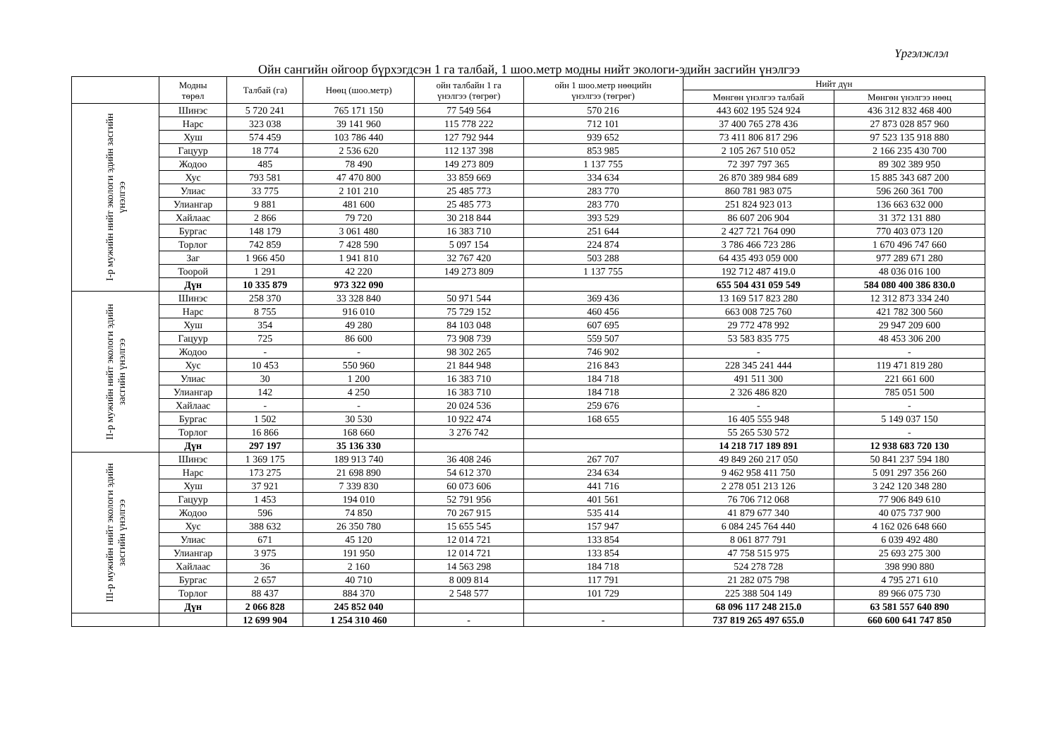Үргэлжлэл
Ойн сангийн ойгоор бүрхэгдсэн 1 га талбай, 1 шоо.метр модны нийт экологи-эдийн засгийн үнэлгээ
| | Модны төрөл | Талбай (га) | Нөөц (шоо.метр) | ойн талбайн 1 га үнэлгээ (төгрөг) | ойн 1 шоо.метр нөөцийн үнэлгээ (төгрөг) | Нийт дүн | |
| --- | --- | --- | --- | --- | --- | --- | --- |
| | | | | | | Мөнгөн үнэлгээ талбай | Мөнгөн үнэлгээ нөөц |
| I-р мужийн нийт экологи эдийн засгийн үнэлгээ | Шинэс | 5 720 241 | 765 171 150 | 77 549 564 | 570 216 | 443 602 195 524 924 | 436 312 832 468 400 |
| | Нарс | 323 038 | 39 141 960 | 115 778 222 | 712 101 | 37 400 765 278 436 | 27 873 028 857 960 |
| | Хуш | 574 459 | 103 786 440 | 127 792 944 | 939 652 | 73 411 806 817 296 | 97 523 135 918 880 |
| | Гацуур | 18 774 | 2 536 620 | 112 137 398 | 853 985 | 2 105 267 510 052 | 2 166 235 430 700 |
| | Жодоо | 485 | 78 490 | 149 273 809 | 1 137 755 | 72 397 797 365 | 89 302 389 950 |
| | Хус | 793 581 | 47 470 800 | 33 859 669 | 334 634 | 26 870 389 984 689 | 15 885 343 687 200 |
| | Улиас | 33 775 | 2 101 210 | 25 485 773 | 283 770 | 860 781 983 075 | 596 260 361 700 |
| | Улиангар | 9 881 | 481 600 | 25 485 773 | 283 770 | 251 824 923 013 | 136 663 632 000 |
| | Хайлаас | 2 866 | 79 720 | 30 218 844 | 393 529 | 86 607 206 904 | 31 372 131 880 |
| | Бургас | 148 179 | 3 061 480 | 16 383 710 | 251 644 | 2 427 721 764 090 | 770 403 073 120 |
| | Торлог | 742 859 | 7 428 590 | 5 097 154 | 224 874 | 3 786 466 723 286 | 1 670 496 747 660 |
| | Заг | 1 966 450 | 1 941 810 | 32 767 420 | 503 288 | 64 435 493 059 000 | 977 289 671 280 |
| | Тоорой | 1 291 | 42 220 | 149 273 809 | 1 137 755 | 192 712 487 419.0 | 48 036 016 100 |
| | Дүн | 10 335 879 | 973 322 090 | | | 655 504 431 059 549 | 584 080 400 386 830.0 |
| II-р мужийн нийт экологи эдийн засгийн үнэлгээ | Шинэс | 258 370 | 33 328 840 | 50 971 544 | 369 436 | 13 169 517 823 280 | 12 312 873 334 240 |
| | Нарс | 8 755 | 916 010 | 75 729 152 | 460 456 | 663 008 725 760 | 421 782 300 560 |
| | Хуш | 354 | 49 280 | 84 103 048 | 607 695 | 29 772 478 992 | 29 947 209 600 |
| | Гацуур | 725 | 86 600 | 73 908 739 | 559 507 | 53 583 835 775 | 48 453 306 200 |
| | Жодоо | - | - | 98 302 265 | 746 902 | - | - |
| | Хус | 10 453 | 550 960 | 21 844 948 | 216 843 | 228 345 241 444 | 119 471 819 280 |
| | Улиас | 30 | 1 200 | 16 383 710 | 184 718 | 491 511 300 | 221 661 600 |
| | Улиангар | 142 | 4 250 | 16 383 710 | 184 718 | 2 326 486 820 | 785 051 500 |
| | Хайлаас | - | - | 20 024 536 | 259 676 | - | - |
| | Бургас | 1 502 | 30 530 | 10 922 474 | 168 655 | 16 405 555 948 | 5 149 037 150 |
| | Торлог | 16 866 | 168 660 | 3 276 742 | | 55 265 530 572 | - |
| | Дүн | 297 197 | 35 136 330 | | | 14 218 717 189 891 | 12 938 683 720 130 |
| III-р мужийн нийт экологи эдийн засгийн үнэлгээ | Шинэс | 1 369 175 | 189 913 740 | 36 408 246 | 267 707 | 49 849 260 217 050 | 50 841 237 594 180 |
| | Нарс | 173 275 | 21 698 890 | 54 612 370 | 234 634 | 9 462 958 411 750 | 5 091 297 356 260 |
| | Хуш | 37 921 | 7 339 830 | 60 073 606 | 441 716 | 2 278 051 213 126 | 3 242 120 348 280 |
| | Гацуур | 1 453 | 194 010 | 52 791 956 | 401 561 | 76 706 712 068 | 77 906 849 610 |
| | Жодоо | 596 | 74 850 | 70 267 915 | 535 414 | 41 879 677 340 | 40 075 737 900 |
| | Хус | 388 632 | 26 350 780 | 15 655 545 | 157 947 | 6 084 245 764 440 | 4 162 026 648 660 |
| | Улиас | 671 | 45 120 | 12 014 721 | 133 854 | 8 061 877 791 | 6 039 492 480 |
| | Улиангар | 3 975 | 191 950 | 12 014 721 | 133 854 | 47 758 515 975 | 25 693 275 300 |
| | Хайлаас | 36 | 2 160 | 14 563 298 | 184 718 | 524 278 728 | 398 990 880 |
| | Бургас | 2 657 | 40 710 | 8 009 814 | 117 791 | 21 282 075 798 | 4 795 271 610 |
| | Торлог | 88 437 | 884 370 | 2 548 577 | 101 729 | 225 388 504 149 | 89 966 075 730 |
| | Дүн | 2 066 828 | 245 852 040 | | | 68 096 117 248 215.0 | 63 581 557 640 890 |
| | | 12 699 904 | 1 254 310 460 | - | - | 737 819 265 497 655.0 | 660 600 641 747 850 |